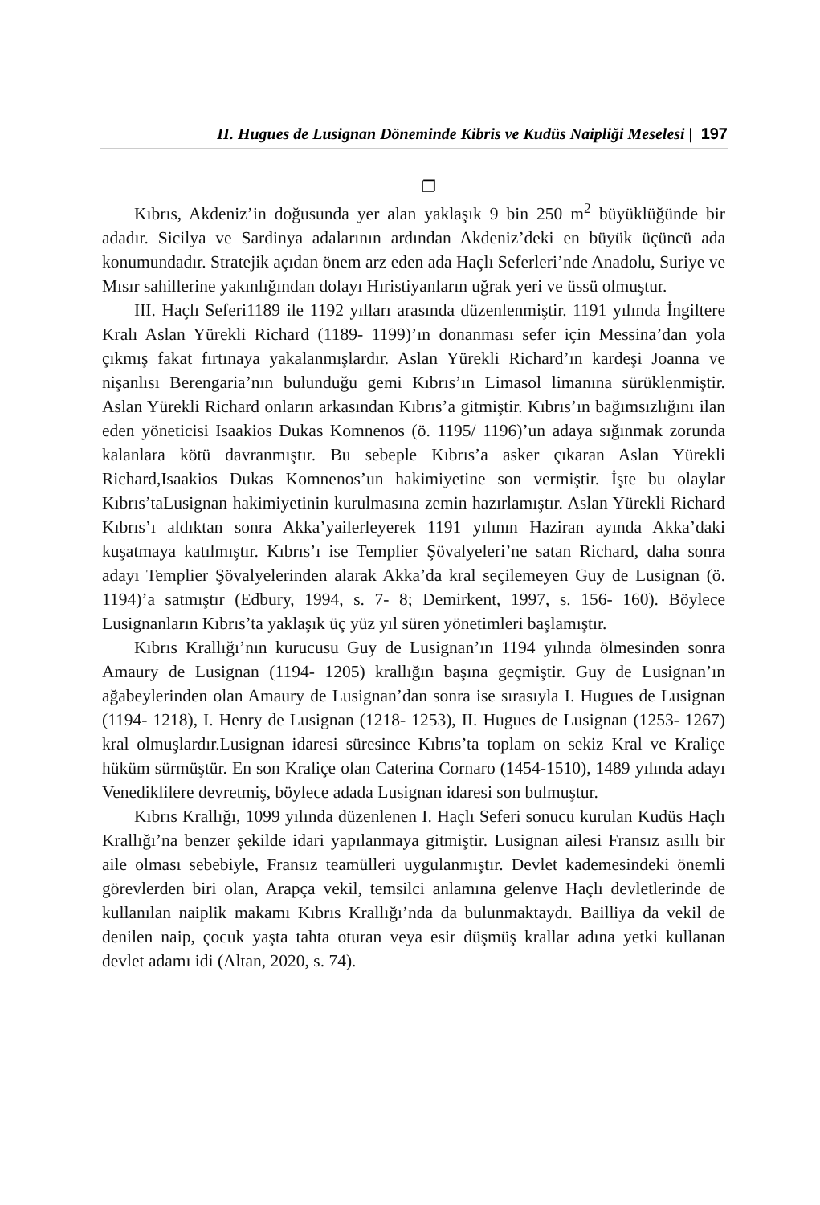II. Hugues de Lusignan Döneminde Kibris ve Kudüs Naipliği Meselesi | 197
❐
Kıbrıs, Akdeniz’in doğusunda yer alan yaklaşık 9 bin 250 m<sup>2</sup> büyüklüğünde bir adadır. Sicilya ve Sardinya adalarının ardından Akdeniz’deki en büyük üçüncü ada konumundadır. Stratejik açıdan önem arz eden ada Haçlı Seferleri’nde Anadolu, Suriye ve Mısır sahillerine yakınlığından dolayı Hıristiyanların uğrak yeri ve üssü olmuştur.
III. Haçlı Seferi1189 ile 1192 yılları arasında düzenlenmiştir. 1191 yılında İngiltere Kralı Aslan Yürekli Richard (1189- 1199)’ın donanması sefer için Messina’dan yola çıkmış fakat fırtınaya yakalanmışlardır. Aslan Yürekli Richard’ın kardeşi Joanna ve nişanlısı Berengaria’nın bulunduğu gemi Kıbrıs’ın Limasol limanına sürüklenmiştir. Aslan Yürekli Richard onların arkasından Kıbrıs’a gitmiştir. Kıbrıs’ın bağımsızlığını ilan eden yöneticisi Isaakios Dukas Komnenos (ö. 1195/ 1196)’un adaya sığınmak zorunda kalanlara kötü davranmıştır. Bu sebeple Kıbrıs’a asker çıkaran Aslan Yürekli Richard,Isaakios Dukas Komnenos’un hakimiyetine son vermiştir. İşte bu olaylar Kıbrıs’taLusignan hakimiyetinin kurulmasına zemin hazırlamıştır. Aslan Yürekli Richard Kıbrıs’ı aldıktan sonra Akka’yailerleyerek 1191 yılının Haziran ayında Akka’daki kuşatmaya katılmıştır. Kıbrıs’ı ise Templier Şövalyeleri’ne satan Richard, daha sonra adayı Templier Şövalyelerinden alarak Akka’da kral seçilemeyen Guy de Lusignan (ö. 1194)’a satmıştır (Edbury, 1994, s. 7- 8; Demirkent, 1997, s. 156- 160). Böylece Lusignanların Kıbrıs’ta yaklaşık üç yüz yıl süren yönetimleri başlamıştır.
Kıbrıs Krallığı’nın kurucusu Guy de Lusignan’ın 1194 yılında ölmesinden sonra Amaury de Lusignan (1194- 1205) krallığın başına geçmiştir. Guy de Lusignan’ın ağabeylerinden olan Amaury de Lusignan’dan sonra ise sırasıyla I. Hugues de Lusignan (1194- 1218), I. Henry de Lusignan (1218- 1253), II. Hugues de Lusignan (1253- 1267) kral olmuşlardır.Lusignan idaresi süresince Kıbrıs’ta toplam on sekiz Kral ve Kraliçe hüküm sürmüştür. En son Kraliçe olan Caterina Cornaro (1454-1510), 1489 yılında adayı Venediklilere devretmiş, böylece adada Lusignan idaresi son bulmuştur.
Kıbrıs Krallığı, 1099 yılında düzenlenen I. Haçlı Seferi sonucu kurulan Kudüs Haçlı Krallığı’na benzer şekilde idari yapılanmaya gitmiştir. Lusignan ailesi Fransız asıllı bir aile olması sebebiyle, Fransız teamülleri uygulanmıştır. Devlet kademesindeki önemli görevlerden biri olan, Arapça vekil, temsilci anlamına gelenve Haçlı devletlerinde de kullanılan naiplik makamı Kıbrıs Krallığı’nda da bulunmaktaydı. Bailliya da vekil de denilen naip, çocuk yaşta tahta oturan veya esir düşmüş krallar adına yetki kullanan devlet adamı idi (Altan, 2020, s. 74).